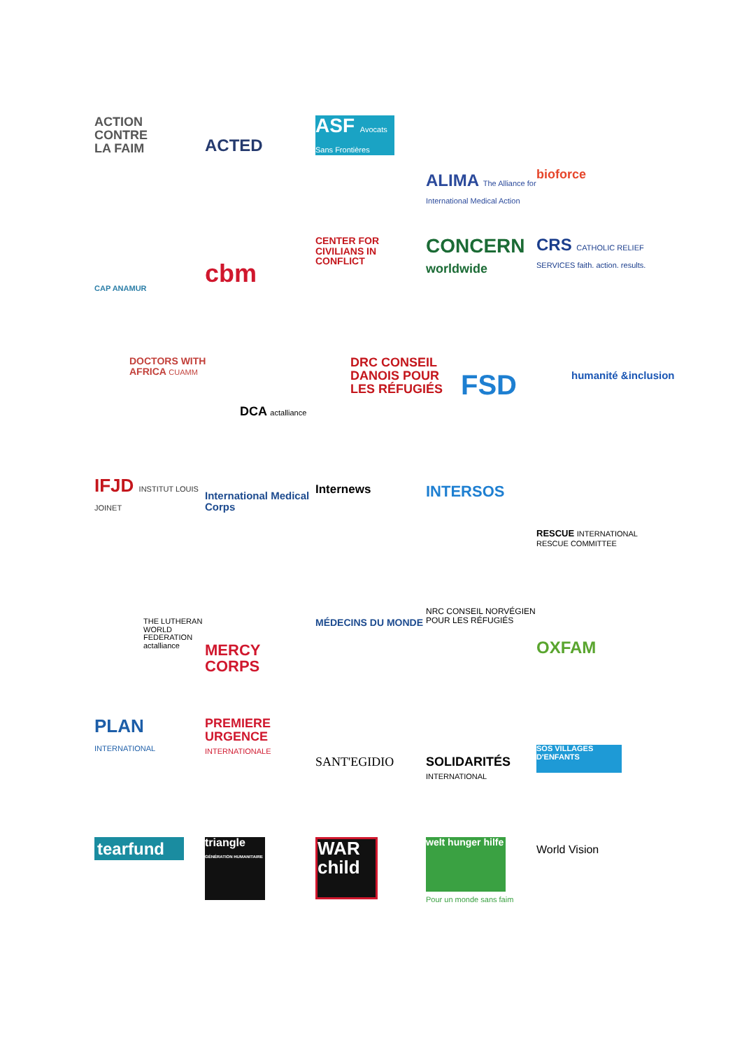ACTION
CONTRE
LA FAIM
ACTED
ASF Avocats Sans Frontières
ALIMA The Alliance for International Medical Action
bioforce
CAP ANAMUR
cbm
CENTER FOR CIVILIANS IN CONFLICT
CONCERN worldwide
CRS CATHOLIC RELIEF SERVICES faith. action. results.
DOCTORS WITH AFRICA CUAMM
DCA actalliance
DRC CONSEIL DANOIS POUR LES RÉFUGIÉS
FSD
humanité &inclusion
IFJD INSTITUT LOUIS JOINET
International Medical Corps
Internews
INTERSOS
RESCUE INTERNATIONAL RESCUE COMMITTEE
THE LUTHERAN WORLD FEDERATION actalliance
MERCY CORPS
MÉDECINS DU MONDE
NRC CONSEIL NORVÉGIEN POUR LES RÉFUGIÉS
OXFAM
PLAN INTERNATIONAL
PREMIERE URGENCE INTERNATIONALE
SANT'EGIDIO SOLIDARITÉS INTERNATIONAL
SOS VILLAGES D'ENFANTS
tearfund
triangle GÉNÉRATION HUMANITAIRE
WAR child
welt hunger hilfe
Pour un monde sans faim
World Vision